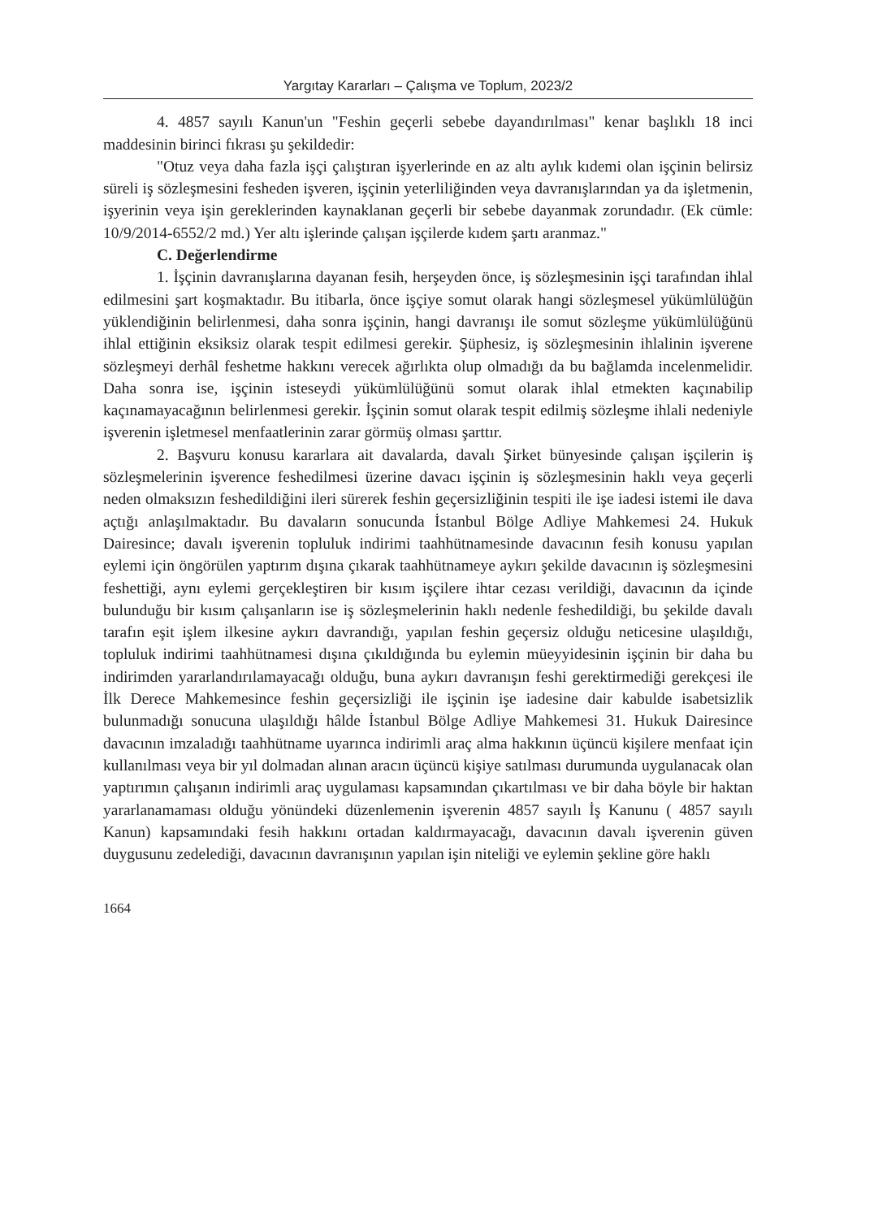Yargıtay Kararları – Çalışma ve Toplum, 2023/2
4. 4857 sayılı Kanun'un "Feshin geçerli sebebe dayandırılması" kenar başlıklı 18 inci maddesinin birinci fıkrası şu şekildedir:
"Otuz veya daha fazla işçi çalıştıran işyerlerinde en az altı aylık kıdemi olan işçinin belirsiz süreli iş sözleşmesini fesheden işveren, işçinin yeterliliğinden veya davranışlarından ya da işletmenin, işyerinin veya işin gereklerinden kaynaklanan geçerli bir sebebe dayanmak zorundadır. (Ek cümle: 10/9/2014-6552/2 md.) Yer altı işlerinde çalışan işçilerde kıdem şartı aranmaz."
C. Değerlendirme
1. İşçinin davranışlarına dayanan fesih, herşeyden önce, iş sözleşmesinin işçi tarafından ihlal edilmesini şart koşmaktadır. Bu itibarla, önce işçiye somut olarak hangi sözleşmesel yükümlülüğün yüklendiğinin belirlenmesi, daha sonra işçinin, hangi davranışı ile somut sözleşme yükümlülüğünü ihlal ettiğinin eksiksiz olarak tespit edilmesi gerekir. Şüphesiz, iş sözleşmesinin ihlalinin işverene sözleşmeyi derhâl feshetme hakkını verecek ağırlıkta olup olmadığı da bu bağlamda incelenmelidir. Daha sonra ise, işçinin isteseydi yükümlülüğünü somut olarak ihlal etmekten kaçınabilip kaçınamayacağının belirlenmesi gerekir. İşçinin somut olarak tespit edilmiş sözleşme ihlali nedeniyle işverenin işletmesel menfaatlerinin zarar görmüş olması şarttır.
2. Başvuru konusu kararlara ait davalarda, davalı Şirket bünyesinde çalışan işçilerin iş sözleşmelerinin işverence feshedilmesi üzerine davacı işçinin iş sözleşmesinin haklı veya geçerli neden olmaksızın feshedildiğini ileri sürerek feshin geçersizliğinin tespiti ile işe iadesi istemi ile dava açtığı anlaşılmaktadır. Bu davaların sonucunda İstanbul Bölge Adliye Mahkemesi 24. Hukuk Dairesince; davalı işverenin topluluk indirimi taahhütnamesinde davacının fesih konusu yapılan eylemi için öngörülen yaptırım dışına çıkarak taahhütnameye aykırı şekilde davacının iş sözleşmesini feshettiği, aynı eylemi gerçekleştiren bir kısım işçilere ihtar cezası verildiği, davacının da içinde bulunduğu bir kısım çalışanların ise iş sözleşmelerinin haklı nedenle feshedildiği, bu şekilde davalı tarafın eşit işlem ilkesine aykırı davrandığı, yapılan feshin geçersiz olduğu neticesine ulaşıldığı, topluluk indirimi taahhütnamesi dışına çıkıldığında bu eylemin müeyyidesinin işçinin bir daha bu indirimden yararlandırılamayacağı olduğu, buna aykırı davranışın feshi gerektirmediği gerekçesi ile İlk Derece Mahkemesince feshin geçersizliği ile işçinin işe iadesine dair kabulde isabetsizlik bulunmadığı sonucuna ulaşıldığı hâlde İstanbul Bölge Adliye Mahkemesi 31. Hukuk Dairesince davacının imzaladığı taahhütname uyarınca indirimli araç alma hakkının üçüncü kişilere menfaat için kullanılması veya bir yıl dolmadan alınan aracın üçüncü kişiye satılması durumunda uygulanacak olan yaptırımın çalışanın indirimli araç uygulaması kapsamından çıkartılması ve bir daha böyle bir haktan yararlanamaması olduğu yönündeki düzenlemenin işverenin 4857 sayılı İş Kanunu ( 4857 sayılı Kanun) kapsamındaki fesih hakkını ortadan kaldırmayacağı, davacının davalı işverenin güven duygusunu zedelediği, davacının davranışının yapılan işin niteliği ve eylemin şekline göre haklı
1664